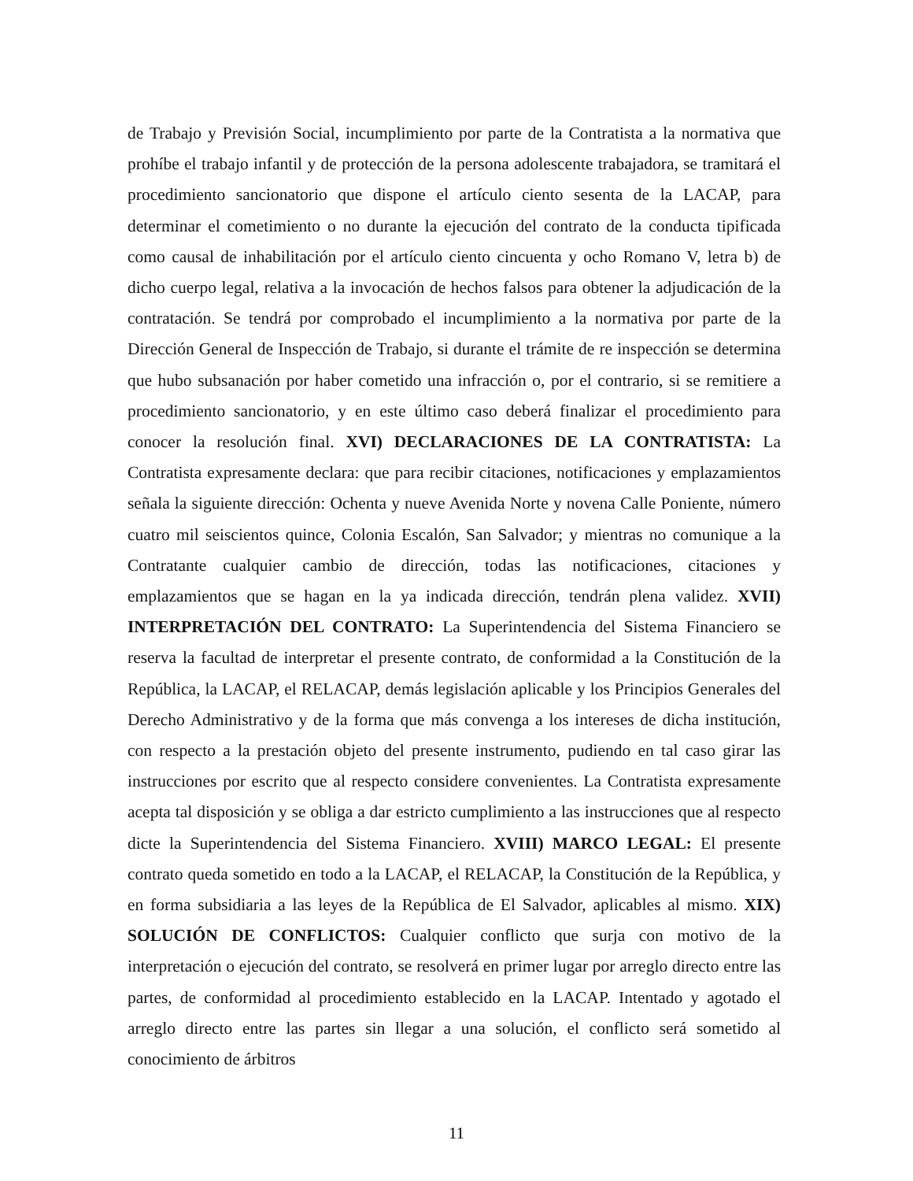de Trabajo y Previsión Social, incumplimiento por parte de la Contratista a la normativa que prohíbe el trabajo infantil y de protección de la persona adolescente trabajadora, se tramitará el procedimiento sancionatorio que dispone el artículo ciento sesenta de la LACAP, para determinar el cometimiento o no durante la ejecución del contrato de la conducta tipificada como causal de inhabilitación por el artículo ciento cincuenta y ocho Romano V, letra b) de dicho cuerpo legal, relativa a la invocación de hechos falsos para obtener la adjudicación de la contratación. Se tendrá por comprobado el incumplimiento a la normativa por parte de la Dirección General de Inspección de Trabajo, si durante el trámite de re inspección se determina que hubo subsanación por haber cometido una infracción o, por el contrario, si se remitiere a procedimiento sancionatorio, y en este último caso deberá finalizar el procedimiento para conocer la resolución final. XVI) DECLARACIONES DE LA CONTRATISTA: La Contratista expresamente declara: que para recibir citaciones, notificaciones y emplazamientos señala la siguiente dirección: Ochenta y nueve Avenida Norte y novena Calle Poniente, número cuatro mil seiscientos quince, Colonia Escalón, San Salvador; y mientras no comunique a la Contratante cualquier cambio de dirección, todas las notificaciones, citaciones y emplazamientos que se hagan en la ya indicada dirección, tendrán plena validez. XVII) INTERPRETACIÓN DEL CONTRATO: La Superintendencia del Sistema Financiero se reserva la facultad de interpretar el presente contrato, de conformidad a la Constitución de la República, la LACAP, el RELACAP, demás legislación aplicable y los Principios Generales del Derecho Administrativo y de la forma que más convenga a los intereses de dicha institución, con respecto a la prestación objeto del presente instrumento, pudiendo en tal caso girar las instrucciones por escrito que al respecto considere convenientes. La Contratista expresamente acepta tal disposición y se obliga a dar estricto cumplimiento a las instrucciones que al respecto dicte la Superintendencia del Sistema Financiero. XVIII) MARCO LEGAL: El presente contrato queda sometido en todo a la LACAP, el RELACAP, la Constitución de la República, y en forma subsidiaria a las leyes de la República de El Salvador, aplicables al mismo. XIX) SOLUCIÓN DE CONFLICTOS: Cualquier conflicto que surja con motivo de la interpretación o ejecución del contrato, se resolverá en primer lugar por arreglo directo entre las partes, de conformidad al procedimiento establecido en la LACAP. Intentado y agotado el arreglo directo entre las partes sin llegar a una solución, el conflicto será sometido al conocimiento de árbitros
11